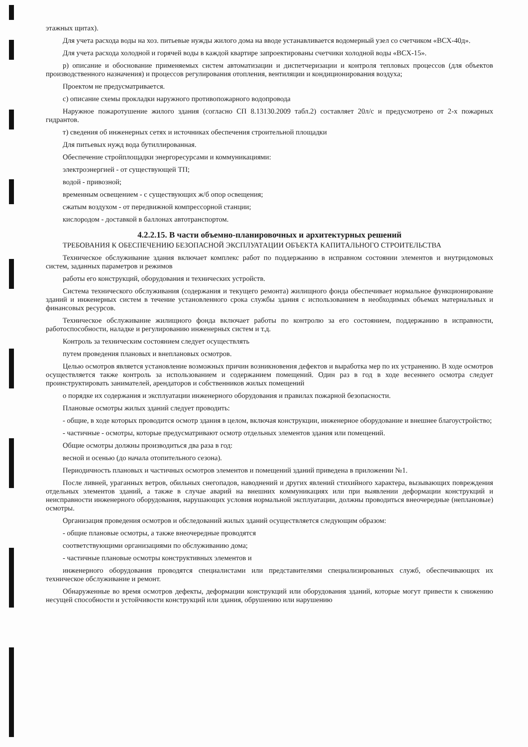этажных щитах).
Для учета расхода воды на хоз. питьевые нужды жилого дома на вводе устанавливается водомерный узел со счетчиком «ВСХ-40д».
Для учета расхода холодной и горячей воды в каждой квартире запроектированы счетчики холодной воды «ВСХ-15».
р) описание и обоснование применяемых систем автоматизации и диспетчеризации и контроля тепловых процессов (для объектов производственного назначения) и процессов регулирования отопления, вентиляции и кондиционирования воздуха;
Проектом не предусматривается.
с) описание схемы прокладки наружного противопожарного водопровода
Наружное пожаротушение жилого здания (согласно СП 8.13130.2009 табл.2) составляет 20л/с и предусмотрено от 2-х пожарных гидрантов.
т) сведения об инженерных сетях и источниках обеспечения строительной площадки
Для питьевых нужд вода бутиллированная.
Обеспечение стройплощадки энергоресурсами и коммуникациями:
электроэнергией - от существующей ТП;
водой - привозной;
временным освещением - с существующих ж/б опор освещения;
сжатым воздухом - от передвижной компрессорной станции;
кислородом - доставкой в баллонах автотранспортом.
4.2.2.15. В части объемно-планировочных и архитектурных решений
ТРЕБОВАНИЯ К ОБЕСПЕЧЕНИЮ БЕЗОПАСНОЙ ЭКСПЛУАТАЦИИ ОБЪЕКТА КАПИТАЛЬНОГО СТРОИТЕЛЬСТВА
Техническое обслуживание здания включает комплекс работ по поддержанию в исправном состоянии элементов и внутридомовых систем, заданных параметров и режимов
работы его конструкций, оборудования и технических устройств.
Система технического обслуживания (содержания и текущего ремонта) жилищного фонда обеспечивает нормальное функционирование зданий и инженерных систем в течение установленного срока службы здания с использованием в необходимых объемах материальных и финансовых ресурсов.
Техническое обслуживание жилищного фонда включает работы по контролю за его состоянием, поддержанию в исправности, работоспособности, наладке и регулированию инженерных систем и т.д.
Контроль за техническим состоянием следует осуществлять
путем проведения плановых и внеплановых осмотров.
Целью осмотров является установление возможных причин возникновения дефектов и выработка мер по их устранению. В ходе осмотров осуществляется также контроль за использованием и содержанием помещений. Один раз в год в ходе весеннего осмотра следует проинструктировать занимателей, арендаторов и собственников жилых помещений
о порядке их содержания и эксплуатации инженерного оборудования и правилах пожарной безопасности.
Плановые осмотры жилых зданий следует проводить:
- общие, в ходе которых проводится осмотр здания в целом, включая конструкции, инженерное оборудование и внешнее благоустройство;
- частичные - осмотры, которые предусматривают осмотр отдельных элементов здания или помещений.
Общие осмотры должны производиться два раза в год:
весной и осенью (до начала отопительного сезона).
Периодичность плановых и частичных осмотров элементов и помещений зданий приведена в приложении №1.
После ливней, ураганных ветров, обильных снегопадов, наводнений и других явлений стихийного характера, вызывающих повреждения отдельных элементов зданий, а также в случае аварий на внешних коммуникациях или при выявлении деформации конструкций и неисправности инженерного оборудования, нарушающих условия нормальной эксплуатации, должны проводиться внеочередные (неплановые) осмотры.
Организация проведения осмотров и обследований жилых зданий осуществляется следующим образом:
- общие плановые осмотры, а также внеочередные проводятся
соответствующими организациями по обслуживанию дома;
- частичные плановые осмотры конструктивных элементов и
инженерного оборудования проводятся специалистами или представителями специализированных служб, обеспечивающих их техническое обслуживание и ремонт.
Обнаруженные во время осмотров дефекты, деформации конструкций или оборудования зданий, которые могут привести к снижению несущей способности и устойчивости конструкций или здания, обрушению или нарушению